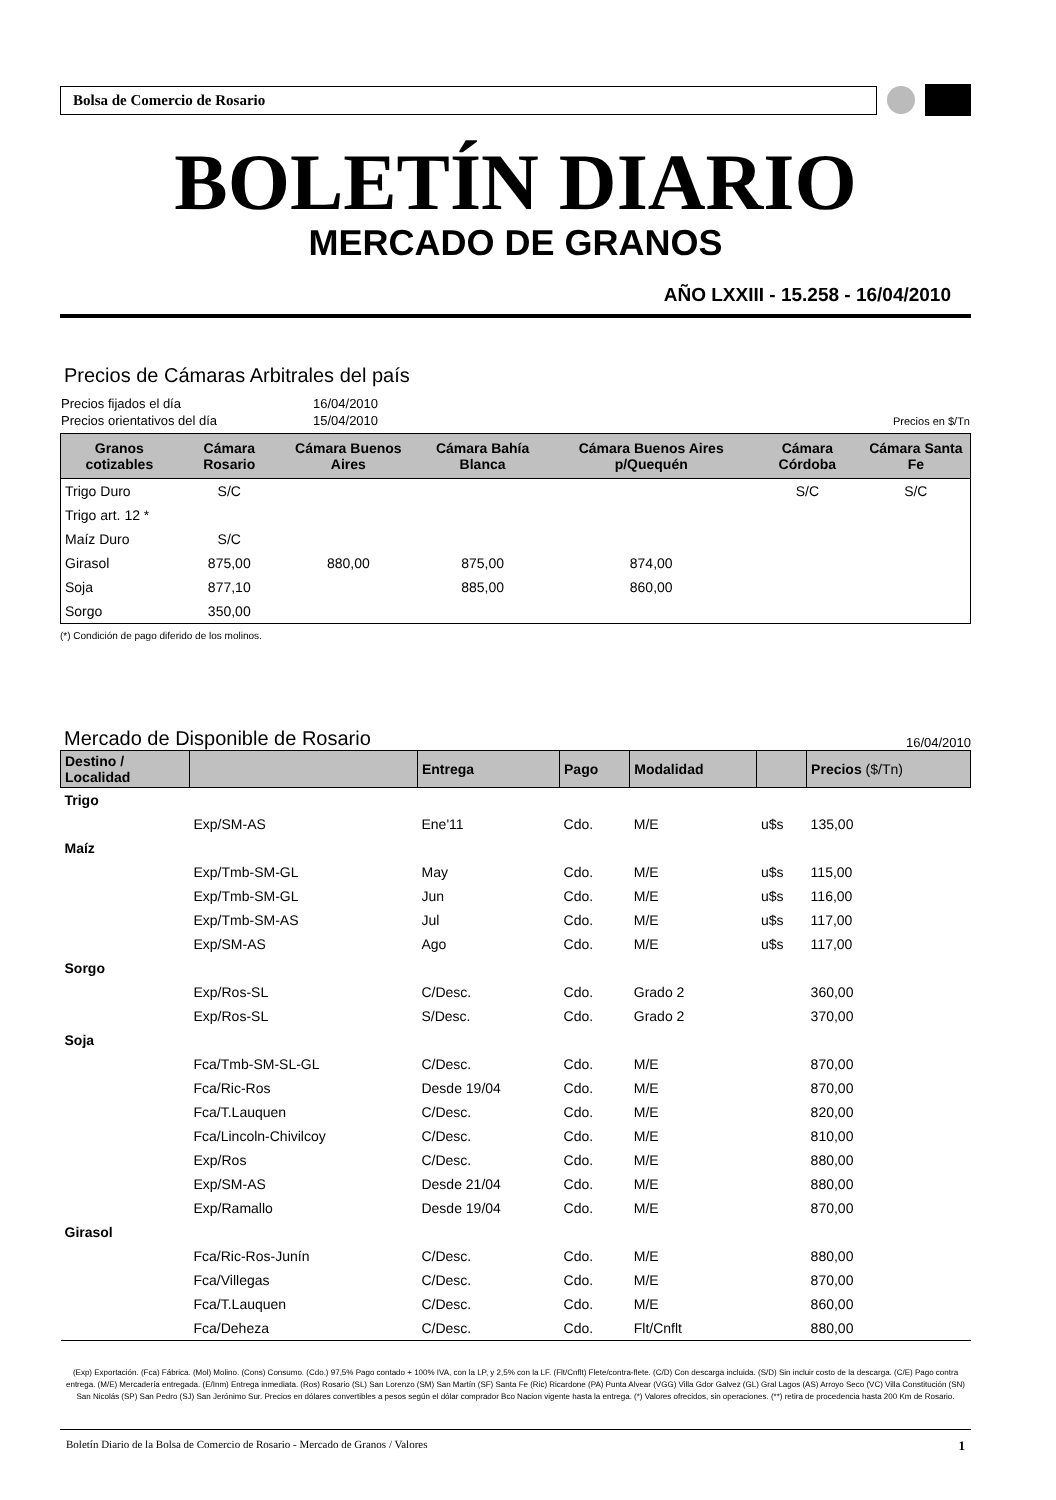Bolsa de Comercio de Rosario
BOLETÍN DIARIO
MERCADO DE GRANOS
AÑO LXXIII - 15.258 - 16/04/2010
Precios de Cámaras Arbitrales del país
| Precios fijados el día | 16/04/2010 | |
| Precios orientativos del día | 15/04/2010 | Precios en $/Tn |
| Granos cotizables | Cámara Rosario | Cámara Buenos Aires | Cámara Bahía Blanca | Cámara Buenos Aires p/Quequén | Cámara Córdoba | Cámara Santa Fe |
| --- | --- | --- | --- | --- | --- | --- |
| Trigo Duro | S/C | | | | S/C | S/C |
| Trigo art. 12 * | | | | | | |
| Maíz Duro | S/C | | | | | |
| Girasol | 875,00 | 880,00 | 875,00 | 874,00 | | |
| Soja | 877,10 | | 885,00 | 860,00 | | |
| Sorgo | 350,00 | | | | | |
(*) Condición de pago diferido de los molinos.
Mercado de Disponible de Rosario
16/04/2010
| Destino / Localidad | | Entrega | Pago | Modalidad | | Precios ($/Tn) |
| --- | --- | --- | --- | --- | --- | --- |
| Trigo | | | | | | |
| | Exp/SM-AS | Ene'11 | Cdo. | M/E | u$s | 135,00 |
| Maíz | | | | | | |
| | Exp/Tmb-SM-GL | May | Cdo. | M/E | u$s | 115,00 |
| | Exp/Tmb-SM-GL | Jun | Cdo. | M/E | u$s | 116,00 |
| | Exp/Tmb-SM-AS | Jul | Cdo. | M/E | u$s | 117,00 |
| | Exp/SM-AS | Ago | Cdo. | M/E | u$s | 117,00 |
| Sorgo | | | | | | |
| | Exp/Ros-SL | C/Desc. | Cdo. | Grado 2 | | 360,00 |
| | Exp/Ros-SL | S/Desc. | Cdo. | Grado 2 | | 370,00 |
| Soja | | | | | | |
| | Fca/Tmb-SM-SL-GL | C/Desc. | Cdo. | M/E | | 870,00 |
| | Fca/Ric-Ros | Desde 19/04 | Cdo. | M/E | | 870,00 |
| | Fca/T.Lauquen | C/Desc. | Cdo. | M/E | | 820,00 |
| | Fca/Lincoln-Chivilcoy | C/Desc. | Cdo. | M/E | | 810,00 |
| | Exp/Ros | C/Desc. | Cdo. | M/E | | 880,00 |
| | Exp/SM-AS | Desde 21/04 | Cdo. | M/E | | 880,00 |
| | Exp/Ramallo | Desde 19/04 | Cdo. | M/E | | 870,00 |
| Girasol | | | | | | |
| | Fca/Ric-Ros-Junín | C/Desc. | Cdo. | M/E | | 880,00 |
| | Fca/Villegas | C/Desc. | Cdo. | M/E | | 870,00 |
| | Fca/T.Lauquen | C/Desc. | Cdo. | M/E | | 860,00 |
| | Fca/Deheza | C/Desc. | Cdo. | Flt/Cnflt | | 880,00 |
(Exp) Exportación. (Fca) Fábrica. (Mol) Molino. (Cons) Consumo. (Cdo.) 97,5% Pago contado + 100% IVA, con la LP, y 2,5% con la LF. (Flt/Cnflt) Flete/contra-flete. (C/D) Con descarga incluida. (S/D) Sin incluir costo de la descarga. (C/E) Pago contra entrega. (M/E) Mercadería entregada. (E/Inm) Entrega inmediata. (Ros) Rosario (SL) San Lorenzo (SM) San Martín (SF) Santa Fe (Ric) Ricardone (PA) Punta Alvear (VGG) Villa Gdor Galvez (GL) Gral Lagos (AS) Arroyo Seco (VC) Villa Constitución (SN) San Nicolás (SP) San Pedro (SJ) San Jerónimo Sur. Precios en dólares convertibles a pesos según el dólar comprador Bco Nacion vigente hasta la entrega. (*) Valores ofrecidos, sin operaciones. (**) retira de procedencia hasta 200 Km de Rosario.
Boletín Diario de la Bolsa de Comercio de Rosario - Mercado de Granos / Valores 1